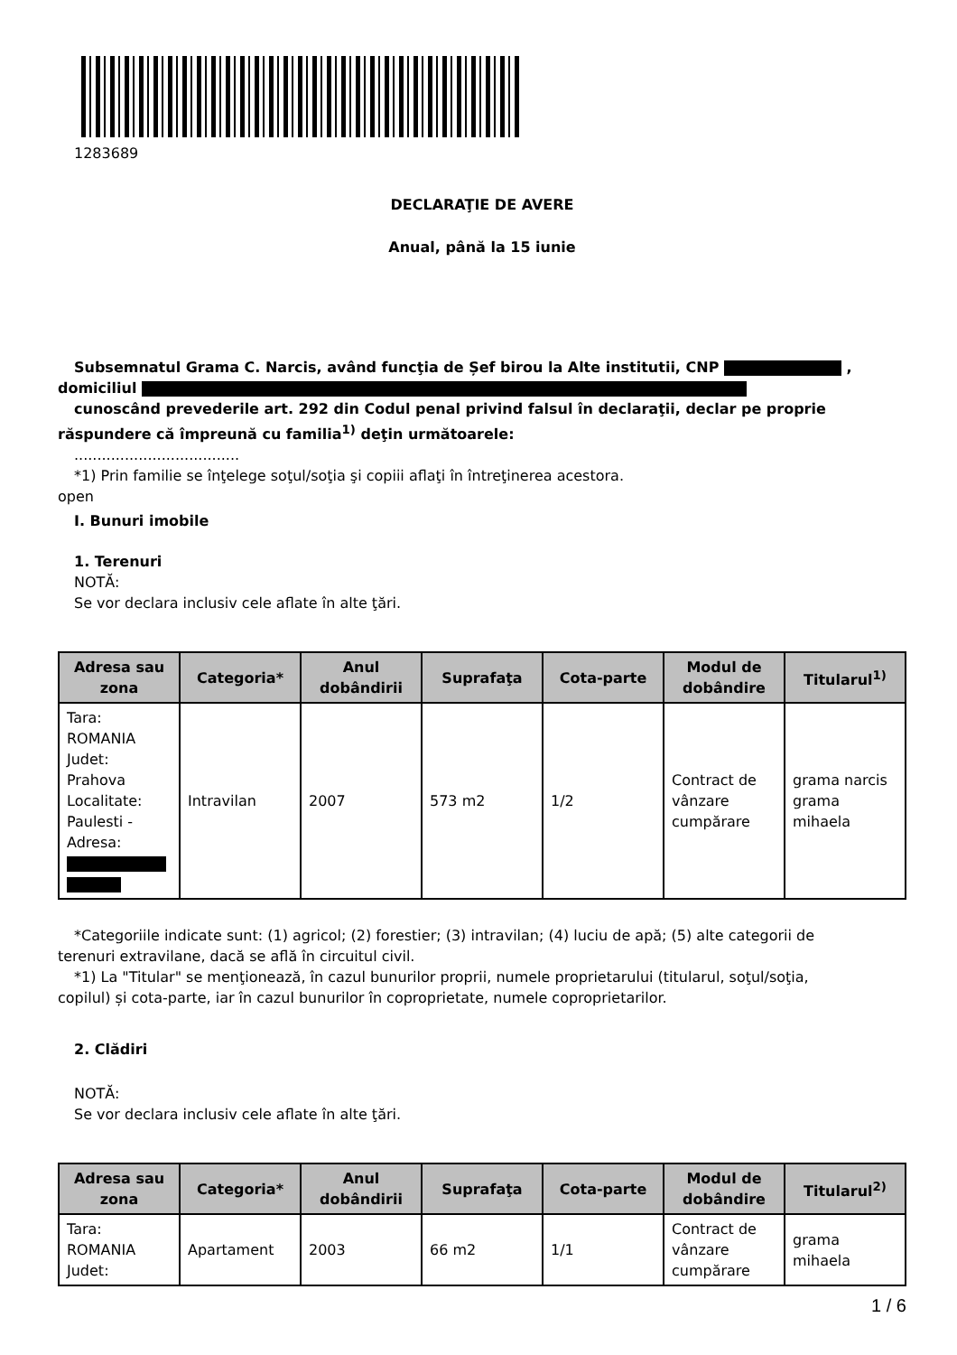1283689
DECLARAŢIE DE AVERE
Anual, până la 15 iunie
Subsemnatul Grama C. Narcis, având funcţia de Șef birou la Alte institutii, CNP ,
domiciliul
cunoscând prevederile art. 292 din Codul penal privind falsul în declaraţii, declar pe proprie
răspundere că împreună cu familia<sup>1)</sup> deţin următoarele:
....................................
*1) Prin familie se înţelege soţul/soţia şi copiii aflaţi în întreţinerea acestora.
open
I. Bunuri imobile
1. Terenuri
NOTĂ:
Se vor declara inclusiv cele aflate în alte ţări.
| Adresa sau zona | Categoria* | Anul dobândirii | Suprafaţa | Cota-parte | Modul de dobândire | Titularul<sup>1)</sup> |
| --- | --- | --- | --- | --- | --- | --- |
| Tara: ROMANIA Judet: Prahova Localitate: Paulesti - Adresa: | Intravilan | 2007 | 573 m2 | 1/2 | Contract de vânzare cumpărare | grama narcis grama mihaela |
*Categoriile indicate sunt: (1) agricol; (2) forestier; (3) intravilan; (4) luciu de apă; (5) alte categorii de
terenuri extravilane, dacă se află în circuitul civil.
*1) La "Titular" se menţionează, în cazul bunurilor proprii, numele proprietarului (titularul, soţul/soţia,
copilul) și cota-parte, iar în cazul bunurilor în coproprietate, numele coproprietarilor.
2. Clădiri
NOTĂ:
Se vor declara inclusiv cele aflate în alte ţări.
| Adresa sau zona | Categoria* | Anul dobândirii | Suprafaţa | Cota-parte | Modul de dobândire | Titularul<sup>2)</sup> |
| --- | --- | --- | --- | --- | --- | --- |
| Tara: ROMANIA Judet: | Apartament | 2003 | 66 m2 | 1/1 | Contract de vânzare cumpărare | grama mihaela |
1 / 6